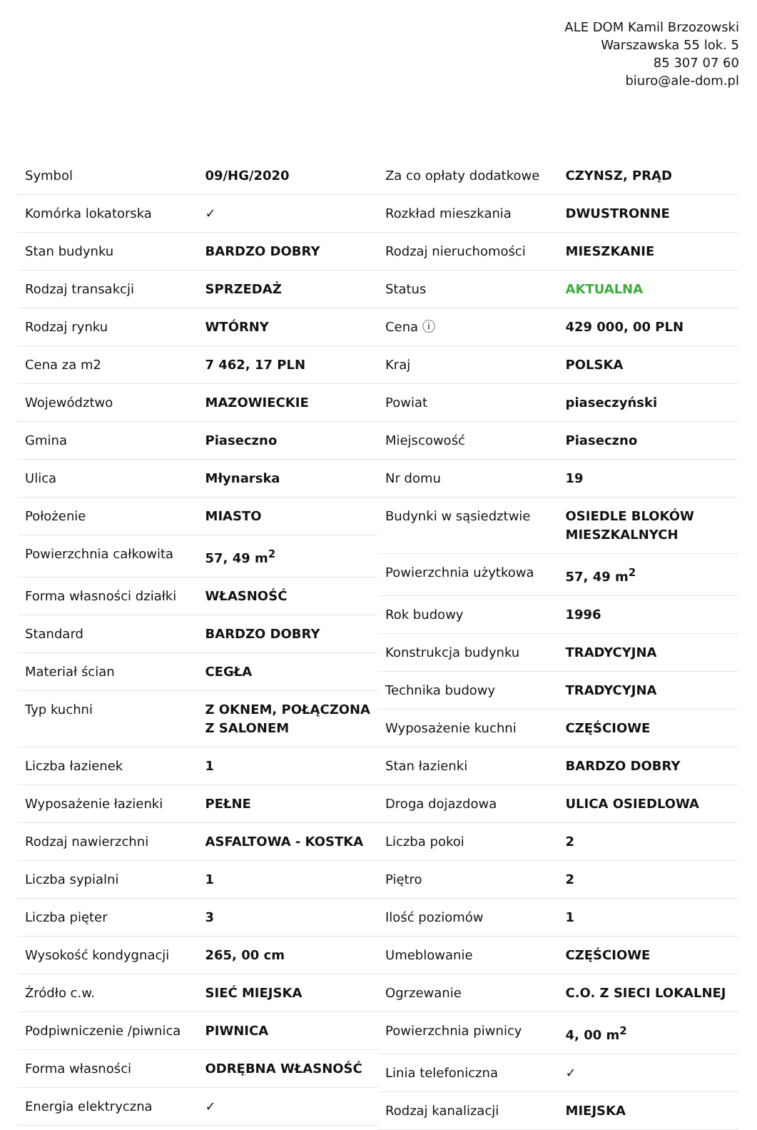ALE DOM Kamil Brzozowski
Warszawska 55 lok. 5
85 307 07 60
biuro@ale-dom.pl
| Symbol | 09/HG/2020 |
| Komórka lokatorska | ✓ |
| Stan budynku | BARDZO DOBRY |
| Rodzaj transakcji | SPRZEDAŻ |
| Rodzaj rynku | WTÓRNY |
| Cena za m2 | 7 462, 17 PLN |
| Województwo | MAZOWIECKIE |
| Gmina | Piaseczno |
| Ulica | Młynarska |
| Położenie | MIASTO |
| Powierzchnia całkowita | 57, 49 m<sup>2</sup> |
| Forma własności działki | WŁASNOŚĆ |
| Standard | BARDZO DOBRY |
| Materiał ścian | CEGŁA |
| Typ kuchni | Z OKNEM, POŁĄCZONA Z SALONEM |
| Liczba łazienek | 1 |
| Wyposażenie łazienki | PEŁNE |
| Rodzaj nawierzchni | ASFALTOWA - KOSTKA |
| Liczba sypialni | 1 |
| Liczba pięter | 3 |
| Wysokość kondygnacji | 265, 00 cm |
| Źródło c.w. | SIEĆ MIEJSKA |
| Podpiwniczenie /piwnica | PIWNICA |
| Forma własności | ODRĘBNA WŁASNOŚĆ |
| Energia elektryczna | ✓ |
| Za co opłaty dodatkowe | CZYNSZ, PRĄD |
| Rozkład mieszkania | DWUSTRONNE |
| Rodzaj nieruchomości | MIESZKANIE |
| Status | AKTUALNA |
| Cena ⓘ | 429 000, 00 PLN |
| Kraj | POLSKA |
| Powiat | piaseczyński |
| Miejscowość | Piaseczno |
| Nr domu | 19 |
| Budynki w sąsiedztwie | OSIEDLE BLOKÓW MIESZKALNYCH |
| Powierzchnia użytkowa | 57, 49 m<sup>2</sup> |
| Rok budowy | 1996 |
| Konstrukcja budynku | TRADYCYJNA |
| Technika budowy | TRADYCYJNA |
| Wyposażenie kuchni | CZĘŚCIOWE |
| Stan łazienki | BARDZO DOBRY |
| Droga dojazdowa | ULICA OSIEDLOWA |
| Liczba pokoi | 2 |
| Piętro | 2 |
| Ilość poziomów | 1 |
| Umeblowanie | CZĘŚCIOWE |
| Ogrzewanie | C.O. Z SIECI LOKALNEJ |
| Powierzchnia piwnicy | 4, 00 m<sup>2</sup> |
| Linia telefoniczna | ✓ |
| Rodzaj kanalizacji | MIEJSKA |